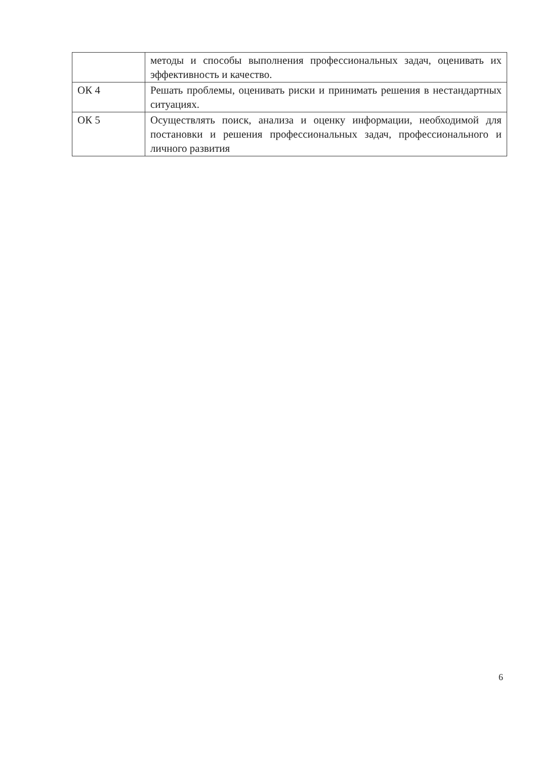| | методы и способы выполнения профессиональных задач, оценивать их эффективность и качество. |
| ОК 4 | Решать проблемы, оценивать риски и принимать решения в нестандартных ситуациях. |
| ОК 5 | Осуществлять поиск, анализа и оценку информации, необходимой для постановки и решения профессиональных задач, профессионального и личного развития |
6